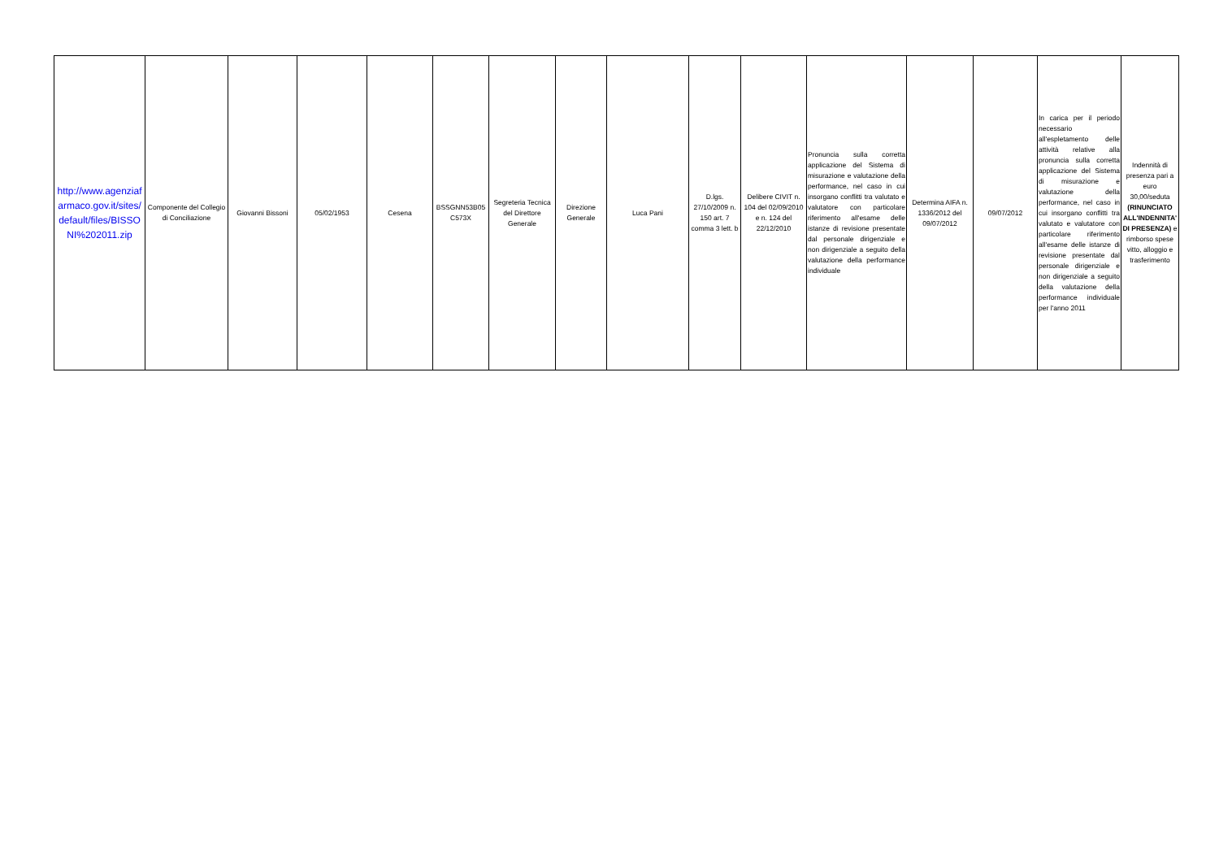| http://www.agenziafarmaco.gov.it/sites/default/files/BISSONI%202011.zip | Componente del Collegio di Conciliazione | Giovanni Bissoni | 05/02/1953 | Cesena | BSSGNN53B05C573X | Segreteria Tecnica del Direttore Generale | Direzione Generale | Luca Pani | D.lgs. 27/10/2009 n. 150 art. 7 comma 3 lett. b | Delibere CIVIT n. 104 del 02/09/2010 e n. 124 del 22/12/2010 | Pronuncia sulla corretta applicazione del Sistema di misurazione e valutazione della performance, nel caso in cui insorgano conflitti tra valutato e valutatore con particolare riferimento all'esame delle istanze di revisione presentate dal personale dirigenziale e non dirigenziale a seguito della valutazione della performance individuale | Determina AIFA n. 1336/2012 del 09/07/2012 | 09/07/2012 | In carica per il periodo necessario all'espletamento delle attività relative alla pronuncia sulla corretta applicazione del Sistema di misurazione e valutazione della performance, nel caso in cui insorgano conflitti tra valutato e valutatore con particolare riferimento all'esame delle istanze di revisione presentate dal personale dirigenziale e non dirigenziale a seguito della valutazione della performance individuale per l'anno 2011 | Indennità di presenza pari a euro 30,00/seduta (RINUNCIATO ALL'INDENNITA' DI PRESENZA) e rimborso spese vitto, alloggio e trasferimento |